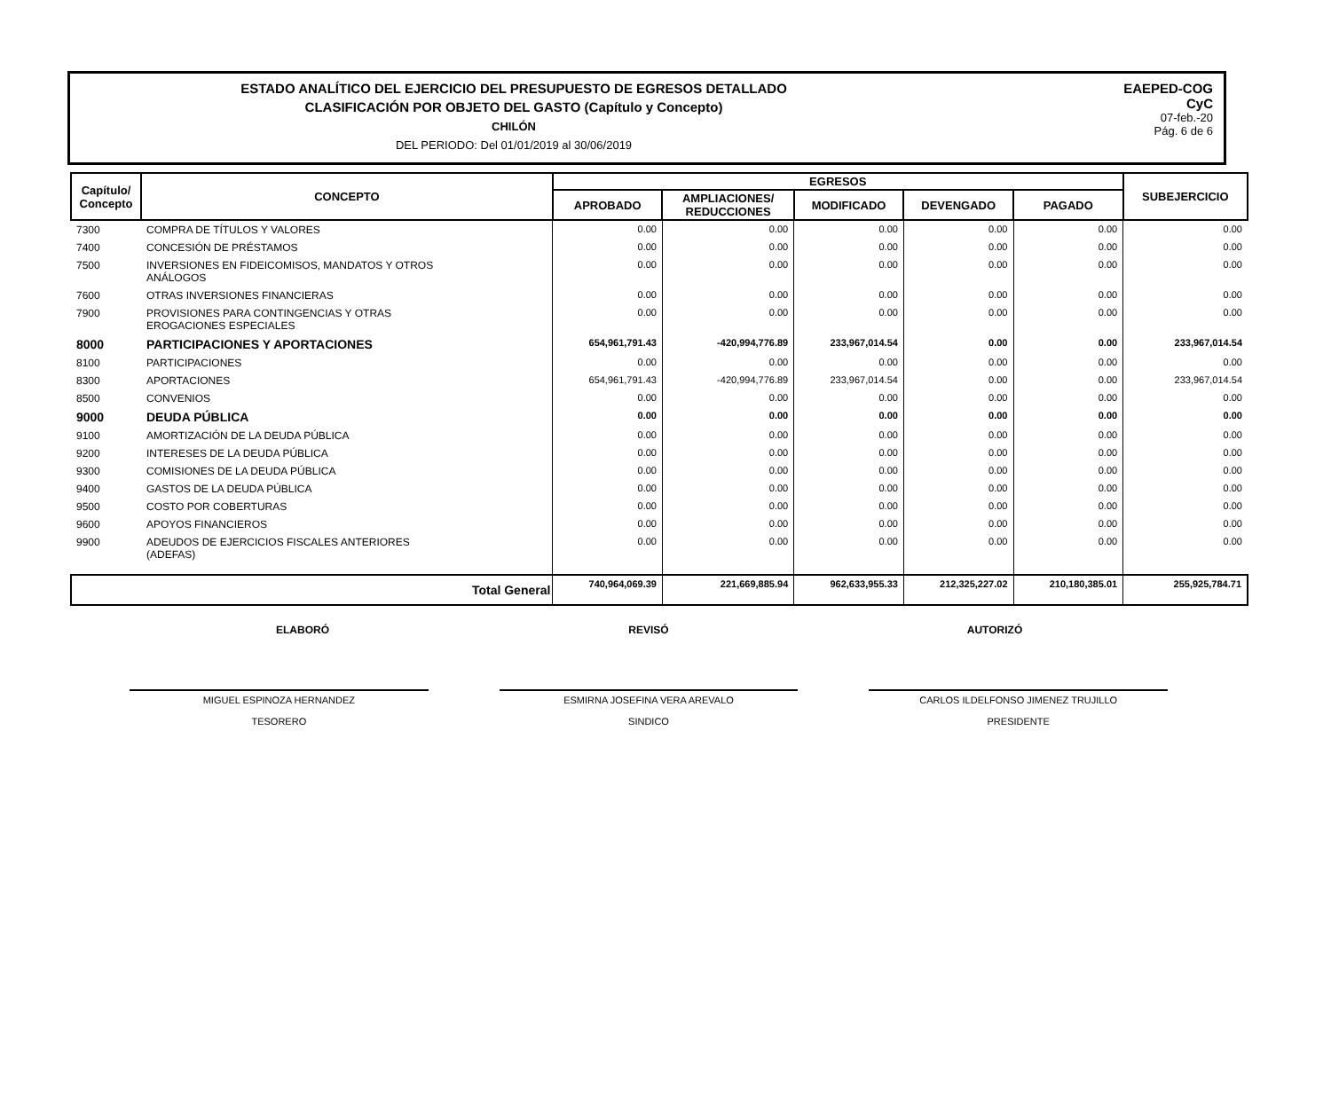ESTADO ANALÍTICO DEL EJERCICIO DEL PRESUPUESTO DE EGRESOS DETALLADO
CLASIFICACIÓN POR OBJETO DEL GASTO (Capítulo y Concepto)
CHILÓN
DEL PERIODO: Del 01/01/2019 al 30/06/2019
EAEPED-COG
CyC
07-feb.-20
Pág. 6 de 6
| Capítulo/ Concepto | CONCEPTO | EGRESOS | | | | | SUBEJERCICIO |
| --- | --- | --- | --- | --- | --- | --- | --- |
| | | APROBADO | AMPLIACIONES/ REDUCCIONES | MODIFICADO | DEVENGADO | PAGADO | |
| 7300 | COMPRA DE TÍTULOS Y VALORES | 0.00 | 0.00 | 0.00 | 0.00 | 0.00 | 0.00 |
| 7400 | CONCESIÓN DE PRÉSTAMOS | 0.00 | 0.00 | 0.00 | 0.00 | 0.00 | 0.00 |
| 7500 | INVERSIONES EN FIDEICOMISOS, MANDATOS Y OTROS ANÁLOGOS | 0.00 | 0.00 | 0.00 | 0.00 | 0.00 | 0.00 |
| 7600 | OTRAS INVERSIONES FINANCIERAS | 0.00 | 0.00 | 0.00 | 0.00 | 0.00 | 0.00 |
| 7900 | PROVISIONES PARA CONTINGENCIAS Y OTRAS EROGACIONES ESPECIALES | 0.00 | 0.00 | 0.00 | 0.00 | 0.00 | 0.00 |
| 8000 | PARTICIPACIONES Y APORTACIONES | 654,961,791.43 | -420,994,776.89 | 233,967,014.54 | 0.00 | 0.00 | 233,967,014.54 |
| 8100 | PARTICIPACIONES | 0.00 | 0.00 | 0.00 | 0.00 | 0.00 | 0.00 |
| 8300 | APORTACIONES | 654,961,791.43 | -420,994,776.89 | 233,967,014.54 | 0.00 | 0.00 | 233,967,014.54 |
| 8500 | CONVENIOS | 0.00 | 0.00 | 0.00 | 0.00 | 0.00 | 0.00 |
| 9000 | DEUDA PÚBLICA | 0.00 | 0.00 | 0.00 | 0.00 | 0.00 | 0.00 |
| 9100 | AMORTIZACIÓN DE LA DEUDA PÚBLICA | 0.00 | 0.00 | 0.00 | 0.00 | 0.00 | 0.00 |
| 9200 | INTERESES DE LA DEUDA PÚBLICA | 0.00 | 0.00 | 0.00 | 0.00 | 0.00 | 0.00 |
| 9300 | COMISIONES DE LA DEUDA PÚBLICA | 0.00 | 0.00 | 0.00 | 0.00 | 0.00 | 0.00 |
| 9400 | GASTOS DE LA DEUDA PÚBLICA | 0.00 | 0.00 | 0.00 | 0.00 | 0.00 | 0.00 |
| 9500 | COSTO POR COBERTURAS | 0.00 | 0.00 | 0.00 | 0.00 | 0.00 | 0.00 |
| 9600 | APOYOS FINANCIEROS | 0.00 | 0.00 | 0.00 | 0.00 | 0.00 | 0.00 |
| 9900 | ADEUDOS DE EJERCICIOS FISCALES ANTERIORES (ADEFAS) | 0.00 | 0.00 | 0.00 | 0.00 | 0.00 | 0.00 |
| Total General | | 740,964,069.39 | 221,669,885.94 | 962,633,955.33 | 212,325,227.02 | 210,180,385.01 | 255,925,784.71 |
ELABORÓ REVISÓ AUTORIZÓ
MIGUEL ESPINOZA HERNANDEZ
TESORERO
ESMIRNA JOSEFINA VERA AREVALO
SINDICO
CARLOS ILDELFONSO JIMENEZ TRUJILLO
PRESIDENTE